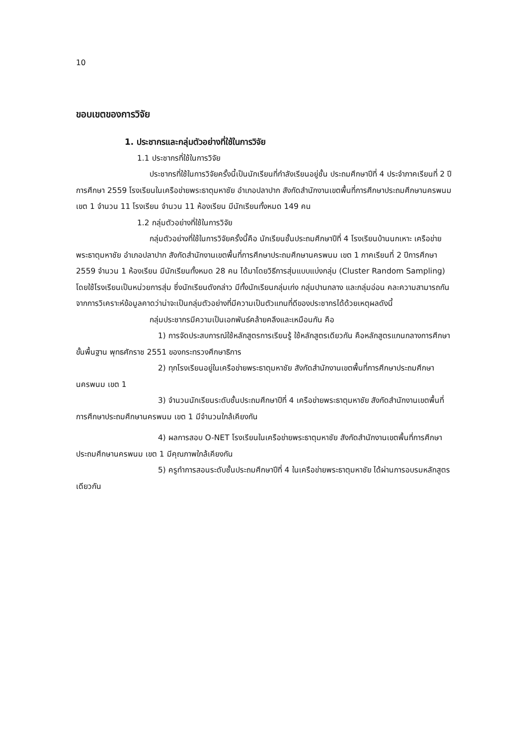10
ขอบเขตของการวิจัย
1. ประชากรและกลุ่มตัวอย่างที่ใช้ในการวิจัย
1.1 ประชากรที่ใช้ในการวิจัย
ประชากรที่ใช้ในการวิจัยครั้งนี้เป็นนักเรียนที่กำลังเรียนอยู่ชั้น ประถมศึกษาปีที่ 4 ประจำภาคเรียนที่ 2 ปีการศึกษา 2559 โรงเรียนในเครือข่ายพระธาตุมหาชัย อำเภอปลาปาก สังกัดสำนักงานเขตพื้นที่การศึกษาประถมศึกษานครพนม เขต 1 จำนวน 11 โรงเรียน จำนวน 11 ห้องเรียน มีนักเรียนทั้งหมด 149 คน
1.2 กลุ่มตัวอย่างที่ใช้ในการวิจัย
กลุ่มตัวอย่างที่ใช้ในการวิจัยครั้งนี้คือ นักเรียนชั้นประถมศึกษาปีที่ 4 โรงเรียนบ้านนกเหาะ เครือข่ายพระธาตุมหาชัย อำเภอปลาปาก สังกัดสำนักงานเขตพื้นที่การศึกษาประถมศึกษานครพนม เขต 1 ภาคเรียนที่ 2 ปีการศึกษา 2559 จำนวน 1 ห้องเรียน มีนักเรียนทั้งหมด 28 คน ได้มาโดยวิธีการสุ่มแบบแบ่งกลุ่ม (Cluster Random Sampling) โดยใช้โรงเรียนเป็นหน่วยการสุ่ม ซึ่งนักเรียนดังกล่าว มีทั้งนักเรียนกลุ่มเก่ง กลุ่มปานกลาง และกลุ่มอ่อน คละความสามารถกัน จากการวิเคราะห์ข้อมูลคาดว่าน่าจะเป็นกลุ่มตัวอย่างที่มีความเป็นตัวแทนที่ดีของประชากรได้ด้วยเหตุผลดังนี้
กลุ่มประชากรมีความเป็นเอกพันธ์คล้ายคลึงและเหมือนกัน คือ
1) การจัดประสบการณ์ใช้หลักสูตรการเรียนรู้ ใช้หลักสูตรเดียวกัน คือหลักสูตรแกนกลางการศึกษาขั้นพื้นฐาน พุทธศักราช 2551 ของกระทรวงศึกษาธิการ
2) ทุกโรงเรียนอยู่ในเครือข่ายพระธาตุมหาชัย สังกัดสำนักงานเขตพื้นที่การศึกษาประถมศึกษานครพนม เขต 1
3) จำนวนนักเรียนระดับชั้นประถมศึกษาปีที่ 4 เครือข่ายพระธาตุมหาชัย สังกัดสำนักงานเขตพื้นที่การศึกษาประถมศึกษานครพนม เขต 1 มีจำนวนใกล้เคียงกัน
4) ผลการสอบ O-NET โรงเรียนในเครือข่ายพระธาตุมหาชัย สังกัดสำนักงานเขตพื้นที่การศึกษาประถมศึกษานครพนม เขต 1 มีคุณภาพใกล้เคียงกัน
5) ครูทำการสอนระดับชั้นประถมศึกษาปีที่ 4 ในเครือข่ายพระธาตุมหาชัย ได้ผ่านการอบรมหลักสูตรเดียวกัน